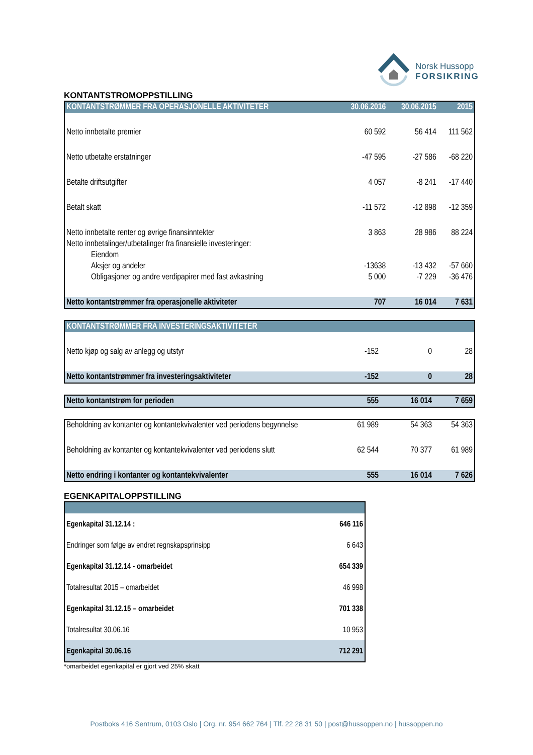Norsk Hussopp
FORSIKRING
KONTANTSTROMOPPSTILLING
| KONTANTSTRØMMER FRA OPERASJONELLE AKTIVITETER | 30.06.2016 | 30.06.2015 | 2015 |
| --- | --- | --- | --- |
| Netto innbetalte premier | 60 592 | 56 414 | 111 562 |
| Netto utbetalte erstatninger | -47 595 | -27 586 | -68 220 |
| Betalte driftsutgifter | 4 057 | -8 241 | -17 440 |
| Betalt skatt | -11 572 | -12 898 | -12 359 |
| Netto innbetalte renter og øvrige finansinntekter | 3 863 | 28 986 | 88 224 |
| Netto innbetalinger/utbetalinger fra finansielle investeringer: | | | |
| Eiendom | | | |
| Aksjer og andeler | -13638 | -13 432 | -57 660 |
| Obligasjoner og andre verdipapirer med fast avkastning | 5 000 | -7 229 | -36 476 |
| Netto kontantstrømmer fra operasjonelle aktiviteter | 707 | 16 014 | 7 631 |
| KONTANTSTRØMMER FRA INVESTERINGSAKTIVITETER | | | |
| --- | --- | --- | --- |
| Netto kjøp og salg av anlegg og utstyr | -152 | 0 | 28 |
| Netto kontantstrømmer fra investeringsaktiviteter | -152 | 0 | 28 |
| Netto kontantstrøm for perioden | 555 | 16 014 | 7 659 |
| Beholdning av kontanter og kontantekvivalenter ved periodens begynnelse | 61 989 | 54 363 | 54 363 |
| Beholdning av kontanter og kontantekvivalenter ved periodens slutt | 62 544 | 70 377 | 61 989 |
| Netto endring i kontanter og kontantekvivalenter | 555 | 16 014 | 7 626 |
EGENKAPITALOPPSTILLING
| Egenkapital 31.12.14 : | 646 116 |
| Endringer som følge av endret regnskapsprinsipp | 6 643 |
| Egenkapital 31.12.14 - omarbeidet | 654 339 |
| Totalresultat 2015 – omarbeidet | 46 998 |
| Egenkapital 31.12.15 – omarbeidet | 701 338 |
| Totalresultat 30.06.16 | 10 953 |
| Egenkapital 30.06.16 | 712 291 |
*omarbeidet egenkapital er gjort ved 25% skatt
Postboks 416 Sentrum, 0103 Oslo | Org. nr. 954 662 764 | Tlf. 22 28 31 50 | post@hussoppen.no | hussoppen.no